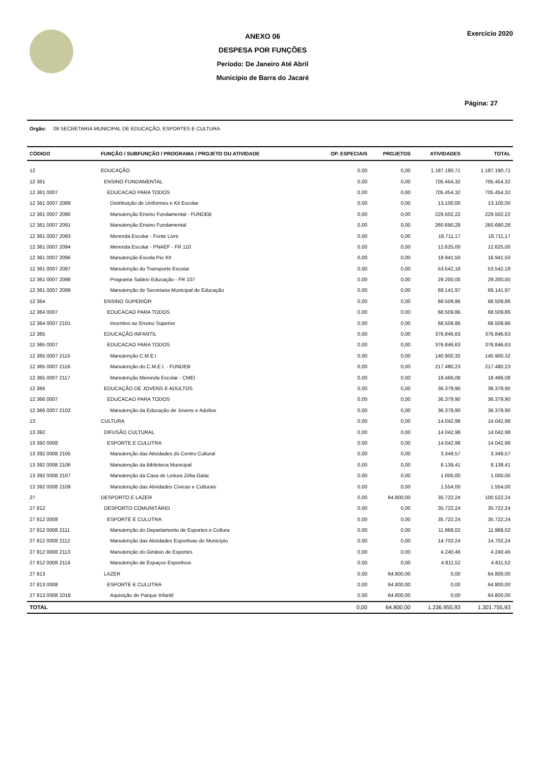ANEXO 06
DESPESA POR FUNÇÕES
Período: De Janeiro Até Abril
Município de Barra do Jacaré
Exercício 2020
Página: 27
Orgão: 09 SECRETARIA MUNICIPAL DE EDUCAÇÃO, ESPORTES E CULTURA
| CÓDIGO | FUNÇÃO / SUBFUNÇÃO / PROGRAMA / PROJETO OU ATIVIDADE | OP. ESPECIAIS | PROJETOS | ATIVIDADES | TOTAL |
| --- | --- | --- | --- | --- | --- |
| 12 | EDUCAÇÃO | 0,00 | 0,00 | 1.187.190,71 | 1.187.190,71 |
| 12 361 | ENSINO FUNDAMENTAL | 0,00 | 0,00 | 705.454,32 | 705.454,32 |
| 12 361 0007 | EDUCACAO PARA TODOS | 0,00 | 0,00 | 705.454,32 | 705.454,32 |
| 12 361 0007 2089 | Distribuição de Uniformes e Kit Escolar | 0,00 | 0,00 | 13.100,00 | 13.100,00 |
| 12 361 0007 2090 | Manutenção Ensino Fundamental - FUNDEB | 0,00 | 0,00 | 229.502,22 | 229.502,22 |
| 12 361 0007 2091 | Manutenção Ensino Fundamental | 0,00 | 0,00 | 260.690,28 | 260.690,28 |
| 12 361 0007 2093 | Merenda Escolar - Fonte Livre | 0,00 | 0,00 | 18.711,17 | 18.711,17 |
| 12 361 0007 2094 | Merenda Escolar - PNAEF - FR 110 | 0,00 | 0,00 | 12.625,00 | 12.625,00 |
| 12 361 0007 2096 | Manutenção Escola Pio XII | 0,00 | 0,00 | 18.941,50 | 18.941,50 |
| 12 361 0007 2097 | Manutenção do Transporte Escolar | 0,00 | 0,00 | 53.542,18 | 53.542,18 |
| 12 361 0007 2098 | Programa Salário Educação - FR 107 | 0,00 | 0,00 | 29.200,00 | 29.200,00 |
| 12 361 0007 2099 | Manutenção de Secretaria Municipal de Educação | 0,00 | 0,00 | 69.141,97 | 69.141,97 |
| 12 364 | ENSINO SUPERIOR | 0,00 | 0,00 | 68.509,86 | 68.509,86 |
| 12 364 0007 | EDUCACAO PARA TODOS | 0,00 | 0,00 | 68.509,86 | 68.509,86 |
| 12 364 0007 2101 | Incentivo ao Ensino Superior | 0,00 | 0,00 | 68.509,86 | 68.509,86 |
| 12 365 | EDUCAÇÃO INFANTIL | 0,00 | 0,00 | 376.846,63 | 376.846,63 |
| 12 365 0007 | EDUCACAO PARA TODOS | 0,00 | 0,00 | 376.846,63 | 376.846,63 |
| 12 365 0007 2115 | Manutenção C.M.E.I | 0,00 | 0,00 | 140.900,32 | 140.900,32 |
| 12 365 0007 2116 | Manutenção do C.M.E.I. - FUNDEB | 0,00 | 0,00 | 217.480,23 | 217.480,23 |
| 12 365 0007 2117 | Manutenção Merenda Escolar - CMEI | 0,00 | 0,00 | 18.466,08 | 18.466,08 |
| 12 366 | EDUCAÇÃO DE JOVENS E ADULTOS | 0,00 | 0,00 | 36.379,90 | 36.379,90 |
| 12 366 0007 | EDUCACAO PARA TODOS | 0,00 | 0,00 | 36.379,90 | 36.379,90 |
| 12 366 0007 2102 | Manutenção da Educação de Jovens e Adultos | 0,00 | 0,00 | 36.379,90 | 36.379,90 |
| 13 | CULTURA | 0,00 | 0,00 | 14.042,98 | 14.042,98 |
| 13 392 | DIFUSÃO CULTURAL | 0,00 | 0,00 | 14.042,98 | 14.042,98 |
| 13 392 0008 | ESPORTE E CULUTRA | 0,00 | 0,00 | 14.042,98 | 14.042,98 |
| 13 392 0008 2105 | Manutenção das Atividades do Centro Cultural | 0,00 | 0,00 | 3.349,57 | 3.349,57 |
| 13 392 0008 2106 | Manutenção da Biblioteca Municipal | 0,00 | 0,00 | 8.139,41 | 8.139,41 |
| 13 392 0008 2107 | Manutenção da Casa de Leitura Zélia Gatai | 0,00 | 0,00 | 1.000,00 | 1.000,00 |
| 13 392 0008 2109 | Manutenção das Atividades Cívicas e Culturais | 0,00 | 0,00 | 1.554,00 | 1.554,00 |
| 27 | DESPORTO E LAZER | 0,00 | 64.800,00 | 35.722,24 | 100.522,24 |
| 27 812 | DESPORTO COMUNITÁRIO | 0,00 | 0,00 | 35.722,24 | 35.722,24 |
| 27 812 0008 | ESPORTE E CULUTRA | 0,00 | 0,00 | 35.722,24 | 35.722,24 |
| 27 812 0008 2111 | Manutenção do Departamento de Esportes e Cultura | 0,00 | 0,00 | 11.968,02 | 11.968,02 |
| 27 812 0008 2112 | Manutenção das Atividades Esportivas do Município | 0,00 | 0,00 | 14.702,24 | 14.702,24 |
| 27 812 0008 2113 | Manutenção do Ginásio de Esportes | 0,00 | 0,00 | 4.240,46 | 4.240,46 |
| 27 812 0008 2114 | Manutenção de Espaços Esportivos | 0,00 | 0,00 | 4.811,52 | 4.811,52 |
| 27 813 | LAZER | 0,00 | 64.800,00 | 0,00 | 64.800,00 |
| 27 813 0008 | ESPORTE E CULUTRA | 0,00 | 64.800,00 | 0,00 | 64.800,00 |
| 27 813 0008 1018 | Aquisição de Parque Infantil | 0,00 | 64.800,00 | 0,00 | 64.800,00 |
| TOTAL | | 0,00 | 64.800,00 | 1.236.955,93 | 1.301.755,93 |